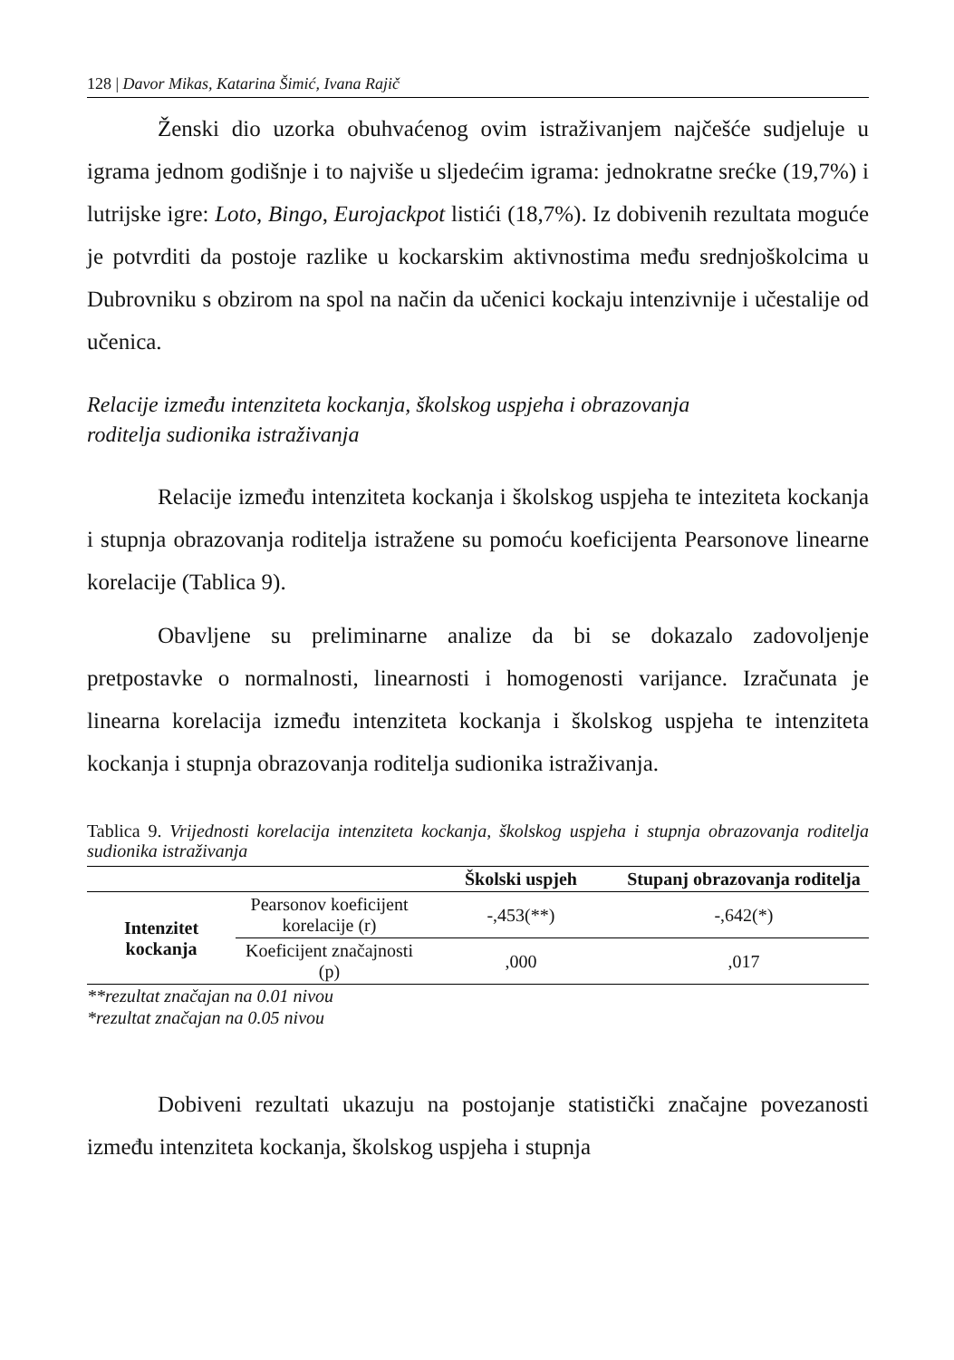128 | Davor Mikas, Katarina Šimić, Ivana Rajič
Ženski dio uzorka obuhvaćenog ovim istraživanjem najčešće sudjeluje u igrama jednom godišnje i to najviše u sljedećim igrama: jednokratne srećke (19,7%) i lutrijske igre: Loto, Bingo, Eurojackpot listići (18,7%). Iz dobivenih rezultata moguće je potvrditi da postoje razlike u kockarskim aktivnostima među srednjoškolcima u Dubrovniku s obzirom na spol na način da učenici kockaju intenzivnije i učestalije od učenica.
Relacije između intenziteta kockanja, školskog uspjeha i obrazovanja
roditelja sudionika istraživanja
Relacije između intenziteta kockanja i školskog uspjeha te inteziteta kockanja i stupnja obrazovanja roditelja istražene su pomoću koeficijenta Pearsonove linearne korelacije (Tablica 9).
Obavljene su preliminarne analize da bi se dokazalo zadovoljenje pretpostavke o normalnosti, linearnosti i homogenosti varijance. Izračunata je linearna korelacija između intenziteta kockanja i školskog uspjeha te intenziteta kockanja i stupnja obrazovanja roditelja sudionika istraživanja.
Tablica 9. Vrijednosti korelacija intenziteta kockanja, školskog uspjeha i stupnja obrazovanja roditelja sudionika istraživanja
| | | Školski uspjeh | Stupanj obrazovanja roditelja |
| --- | --- | --- | --- |
| Intenzitet kockanja | Pearsonov koeficijent korelacije (r) | -,453(**) | -,642(*) |
| | Koeficijent značajnosti (p) | ,000 | ,017 |
**rezultat značajan na 0.01 nivou
*rezultat značajan na 0.05 nivou
Dobiveni rezultati ukazuju na postojanje statistički značajne povezanosti između intenziteta kockanja, školskog uspjeha i stupnja